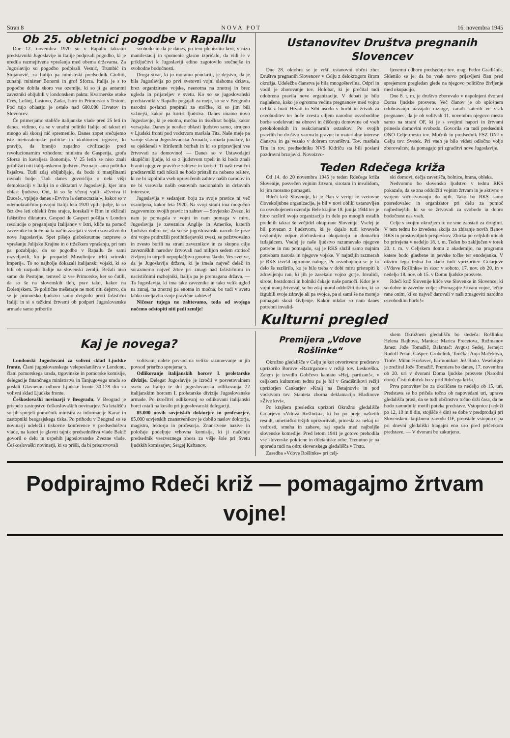Stran 8 N O V A P O T 16. novembra 1945
Ob 25. obletnici pogodbe v Rapallu
Dne 12. novembra 1920 so v Rapallu takratni predstavniki Jugoslavije in Italije podpisali pogodbo, ki je uredila razmejitvena vprašanja med obema državama. Za Jugoslavijo so pogodbo podpisali Vesnić, Trumbić in Stojanović, za Italijo pa ministrski predsednik Giolitti, zunanji minister Bonomi in grof Sforza. Italija je s to pogodbo dobila skoro vse ozemlje, ki so ji ga antantni zavezniki obljubili v londonskem paktu: Kvarnerske otoke Cres, Lošinj, Lastovo, Zadar, Istro in Primorsko s Trstom. Pod tujo oblastjo je ostalo nad 600.000 Hrvatov in Slovencev.
Če primerjamo stališče italijanske vlade pred 25 leti in danes, vidimo, da se v uradni politiki Italije od takrat ni mnogo ali skoraj nič spremenilo. Danes zopet srečujemo iste metuzalemske politike in »kulturne« trgovce, ki pravijo, da branijo zapadno civilizacijo pred revolucionarnim vzhodom: ministra de Gasperija, grofa Sforzo in kavaljera Bonomija. V 25 letih se niso znali približati niti italijanskemu ljudstvu. Poznajo samo politiko lisjaštva. Tudi zdaj obljubljajo, da bodo z manjšinami ravnali bolje. Tudi danes govoričijo o neki višji demokraciji v Italiji in o diktaturi v Jugoslaviji, kjer ima oblast ljudstvo. Oni, ki so še včeraj vpili: »Evviva il Duce!«, vpijejo danes »Evviva la democrazia!«, kakor so v »demokratični« povojni Italiji leta 1920 vpili ljudje, ki so čez dve leti oblekli črne srajce, korakali v Rim in oklicali fašistično diktaturo. Gospod de Gasperi pošilja v London resolucije o preganjanju Italijanov v Istri, kliče na pomoč zaveznike in hoče na ta način zasejati v svetu sovraštvo do nove Jugoslavije. Spet pišejo globokoumne razprave o vprašanju Julijske Krajine in o tržaškem vprašanju, pri tem pa pozabljajo, da so pogodbo v Rapallu že sami razveljavili, ko je propadel Musolinijev trhli »rimski imperij«. To so najbolje dokazali italijanski vojaki, ki so bili ob razpadu Italije na slovenski zemlji. Bežali niso samo do Postojne, temveč iz vse Primorske, ker so čutili, da so še na slovenskih tleh, prav tako, kakor na Dolenjskem. Te politične mešetarje ne moti niti dejstvo, da se je primorsko ljudstvo samo dvignilo proti fašistični Italiji in si s težkimi žrtvami ob podpori Jugoslovanske armade samo priborilo
svobodo in da je danes, po tem plebiscitu krvi, v nizu manifestacij in spomenic glasno izpričalo, da vidi le v priključitvi k Jugoslaviji edino zagotovilo srečnejše in svobodne bodočnosti.
Druga stvar, ki jo moramo poudariti, je dejstvo, da je bila Jugoslavija po prvi svetovni vojni slabotna država, brez organizirane vojske, neenotna na znotraj in brez ugleda in prijateljev v svetu. Ko so se jugoslovanski predstavniki v Rapallu pogajali za meje, so se v Beogradu narodni poslanci prepirali za stolčke, ki so jim bili važnejši, kakor pa korist ljudstva. Danes imamo novo Jugoslavijo, ki je enotna, močna in tisočkrat boljša, kakor versajska. Danes je nosilec oblasti ljudstvo samo, strnjeno v Ljudski fronti pod vodstvom maršala Tita. Naše meje pa varuje slavna Jugoslovanska Armada, armada junakov, ki so ojekleneli v štiriletnih borbah in ki so pripravljeni vse žrtvovati za domovino! — Danes so v Ustavodajni skupščini ljudje, ki so z ljudstvom trpeli in ki bodo znali braniti njegove pravične zahteve in koristi. Ti naši resnični predstavniki tudi nikoli ne bodo pristali na nobeno rešitev, ki ne bi izpolnila vseh upravičenih zahtev naših narodov in ne bi varovala naših osnovnih nacionalnih in državnih interesov.
Jugoslavija v sedanjem boju za svoje pravice ni več osamljena, kakor leta 1920. Na svoji strani ima mogočno zagovornico svojih pravic in zahtev — Sovjetsko Zvezo, ki nam je pomagala v vojni in nam pomaga v miru. Jugoslavija je zaveznica Anglije in Amerike, katerih ljudstvo dobro ve, da so se jugoslovanski narodi že prve dni vojne pridružili protihitlerjevski zvezi, se požrtvovalno in zvesto borili na strani zaveznikov in za skupne cilje zavezniških narodov žrtvovali nad milijon sedem stotisoč življenj in utrpeli nepoplačljivo gmotno škodo. Ves svet ve, da je Jugoslavija država, ki je imela največ delež in sorazmerno največ žrtev pri zmagi nad fašističnimi in nacističnimi razbojniki, Italija pa je premagana država. — Ta Jugoslavija, ki ima take zaveznike in tako velik ugled na zunaj, na znotraj pa enotna in močna, bo tudi v svetu lahko uveljavila svoje pravične zahteve!
Ničesar tujega ne zahtevamo, toda od svojega nočemo odstopiti niti pedi zemlje!
Ustanovitev Društva pregnanih Slovencev
Dne 28. oktobra se je vršil ustanovni občni zbor Društva pregnanih Slovencev v Celju z delokrogom širom okrožja. Udeležba članstva je bila mnogoštevilna. Odprl in vodil je zborovanje tov. Holobar, ki je prečital tudi odobrena pravila nove organizacije. V debati je bilo naglašeno, kako je ogromna večina pregnancev med vojno delila z brati Hrvati in Srbi usodo v borbi in žrtvah za osvoboditev ter hoče zvesta ciljem narodno osvobodilne borbe sodelovati na obnovi in čiščenju domovine od vseh petokolonskih in reakcionarnih ostankov. Po svojih pravilih bo društvo varovalo pravne in materialne interese članstva in ga vezalo v dobrem tovarištvu. Tov. maršalu Titu in tov. predsedniku NVS Kidriču sta bili poslani pozdravni brzojavki. Novoizvo-
ljenemu odboru predseduje tov. mag. Fedor Gradišnik. Sklenilo se je, da bo vsak novo prijavljeni član pred sprejemom pregledan glede na njegovo politično življenje med okupacijo.
Dne 8. t. m. je društvo zborovalo v napolnjeni dvorani Doma ljudske prosvete. Več članov je ob splošnem odobravanju navajalo razloge, zaradi katerih ve vsak pregnanec, da je ob volitvah 11. novembra njegovo mesto samo na strani OF, ki je s svojimi napori in žrtvami prinesla domovini svobodo. Govorila sta tudi predsednik ONO Celje-mesto tov. Močnik in predsednik ESZ DNJ v Celju tov. Svetek. Pri vseh je bilo videti odločno voljo zborovalcev, da pomagajo pri zgraditvi nove Jugoslavije.
Teden Rdečega križa
Od 14. do 20 novembra 1945 je teden Rdečega križa Slovenije, posvečen vojnim žrtvam, sirotam in invalidom, ki jim moramo pomagati.
Rdeči križ Slovenije, ki je član v verigi te svetovne človekoljubne organizacije, je bil v novi obliki ustanovljen na osvobojenem ozemlju Bele krajine 18. junija 1944 ter je hitro razširil svojo organizacijo in delo po mnogih ostalih predelih takrat še večjidel okupirane Slovenije. Vselej je bil povezan z ljudstvom, ki je dajalo tudi krvaveče nezlomljiv odpor zločinskemu okupatorju in domačim izdajalcem. Vselej je naše ljudstvo razumevalo njegove potrebe in mu pomagalo, saj je RKS služil samo nujnim potrebam naroda in njegove vojske. V najtežjih razmerah je RKS izvršil ogromne naloge. Po osvobojenju se je to delo še razširilo, ko je bilo treba v dobi miru pristopiti k zdravljenju ran, ki jih je zasekalo vojno gorje. Invalidi, sirote, brezdomci in bolniki čakajo naše pomoči. Kdor je v vojni manj žrtvoval, se bo zdaj moral oddolžiti tistim, ki so izgubili svoje zdravje ali pa svojce, pa si sami še ne morejo pomagati skozi življenje. Kakor nikdar so nam danes potrebni invalid-
ski domovi, dečja zavetišča, bolnice, hrana, obleka.
Nedvomno bo slovensko ljudstvo v tednu RKS pokazalo, da se zna oddolžiti vojnim žrtvam in je aktivno v svojem sočustvovanju do njih. Tako bo RKS samo posredovalec in organizator pri delu za pomoč najbednejših, ki so se žrtvovali za svobodo in dobro bodočnost nas vseh.
Celje s svojim okrožjem tu ne sme zaostati za drugimi. V tem tednu bo izvedena akcija za zbiranje novih članov RKS in prostovoljnih prispevkov. Zbirka po celjskih ulicah bo prirejena v nedeljo 18. t. m. Teden bo zaključen v torek 20. t. m. v Celjskem domu z akademijo, na programu katere bodo glasbene in pevske točke ter enodejanka. V okviru tega tedna bo dana tudi vprizoritev Golarjeve »Vdove Rošlinke« in sicer v soboto, 17. nov. ob 20. in v nedeljo 18. nov. ob 15. v Domu ljudske prosvete.
Rdeči križ Slovenije kliče vse Slovenke in Slovence, ki so dobre in zavedne volje: »Pomagajte žrtvam vojne, lečite rane onim, ki so največ darovali v naši zmagoviti narodno osvobodilni borbi!«
Kulturni pregled
Kaj je novega?
Londonski Jugoslovani za volivni sklad Ljudske fronte. Člani jugoslovanskega veleposlaništva v Londonu, člani pomorskega urada, trgovinske in pomorske komisije, delegacije finančnega ministrstva in Tanjugovega urada so poslali Glavnemu odboru Ljudske fronte 30.178 din za volivni sklad Ljudske fronte.
Češkoslovaški novinarji v Beogradu. V Beograd je prispelo zastopstvo češkoslovaških novinarjev. Na letališču so jih sprejeli pomočnik ministra za informacije Karac in zastopniki beograjskega tiska. Po prihodu v Beograd so se novinarji udeležili tiskovne konference v predsedništvu vlade, na kateri je glavni tajnik predsedništva vlade Bakič govoril o delu in uspehih jugoslovanske Zvezne vlade. Češkoslovaški novinarji, ki so prišli, da bi prisostvovali
volitvam, nalete povsod na veliko razumevanje in jih povsod prisrčno sprejemajo.
Odlikovanje italijanskih borcev I. proletarske divizije. Delegat Jugoslavije je izročil v posvetovalnem svetu za Italijo te dni jugoslovanska odlikovanja 22 italijanskim borcem I. proletarske divizije Jugoslovanske armade. Po izročitvi odlikovanj so odlikovani italijanski borci ostali na kosilu pri jugoslovanski delegaciji.
85.000 novih sovjetskih doktorjev in profesorjev. 85.000 sovjetskih znanstvenikov je dobilo naslov doktorja, magistra, lektorja in profesorja. Znanstvene nazive in položaje podeljuje vrhovna komisija, ki ji načeluje predsednik vsezveznega zbora za višje šole pri Svetu ljudskih komisarjev, Sergej Kaftanov.
Premijera „Vdove Rošlinke“
Okrožno gledališče v Celju je kot otvoritveno predstavo uprizorilo Borove »Raztrgance« v režiji tov. Leskovška. Zatem je izvedlo Gobčevo kantato »Hej, partizan!«, v celjskem kulturnem tednu pa je bil v Gradišnikovi režiji uprizorjen Cankarjev »Kralj na Betajnovi« in pod vodstvom tov. Stanteta zborna deklamacija Hladinove »Žive krvi«.
Po krajšem presledku uprizori Okrožno gledališče Golarjevo »Vdova Rošlinka«, ki bo po preje naštetih resnih, umetniško težjih uprizoritvah, prinesla za nekaj ur vedrosti, smeha in zabave, saj spada med najboljše slovenske komedije. Pred letom 1941 je gotovo prehodila vse slovenske poklicne in diletantske odre. Trenutno je na sporedu tudi na odru slovenskega gledališča v Trstu.
Zasedba »Vdove Rošlinke« pri celj-
skem Okrožnem gledališču bo sledeča: Rošlinka: Helena Rajhova, Manica: Marica Frecetova, Rožmanov Janez: Jože Tomažič, Balantač: Avgust Sedej, Jernejc: Rudolf Petan, Gašper: Grobelnik, Tončka: Anja Mačekova, Tinče: Milan Hrašovec, harmonikar: Jež Rado. Veseloigro je zrežiral Jože Tomažič. Premiera bo danes, 17. novembra ob 20. uri v dvorani Doma ljudske prosvete (Narodni dom). Čisti dobiček bo v prid Rdečega križa.
Prva ponovitev bo za okoličane to nedeljo ob 15. uri. Predstava se bo pričela točno ob napovedani uri, uprava gledališča prosi, da se tudi občinstvo točno drži časa, da ne bodo zamudniki motili poteka predstave. Vstopnice (sedeži po 12, 10 in 8 din, stojišče 4 din) se dobe v predprodaji pri Slovenskem knjižnem zavodu OF, preostale vstopnice pa pri dnevni gledališki blagajni eno uro pred pričetkom predstave. — V dvorani bo zakurjeno.
Podpirajmo Rdeči križ — pomagajmo žrtvam vojne!